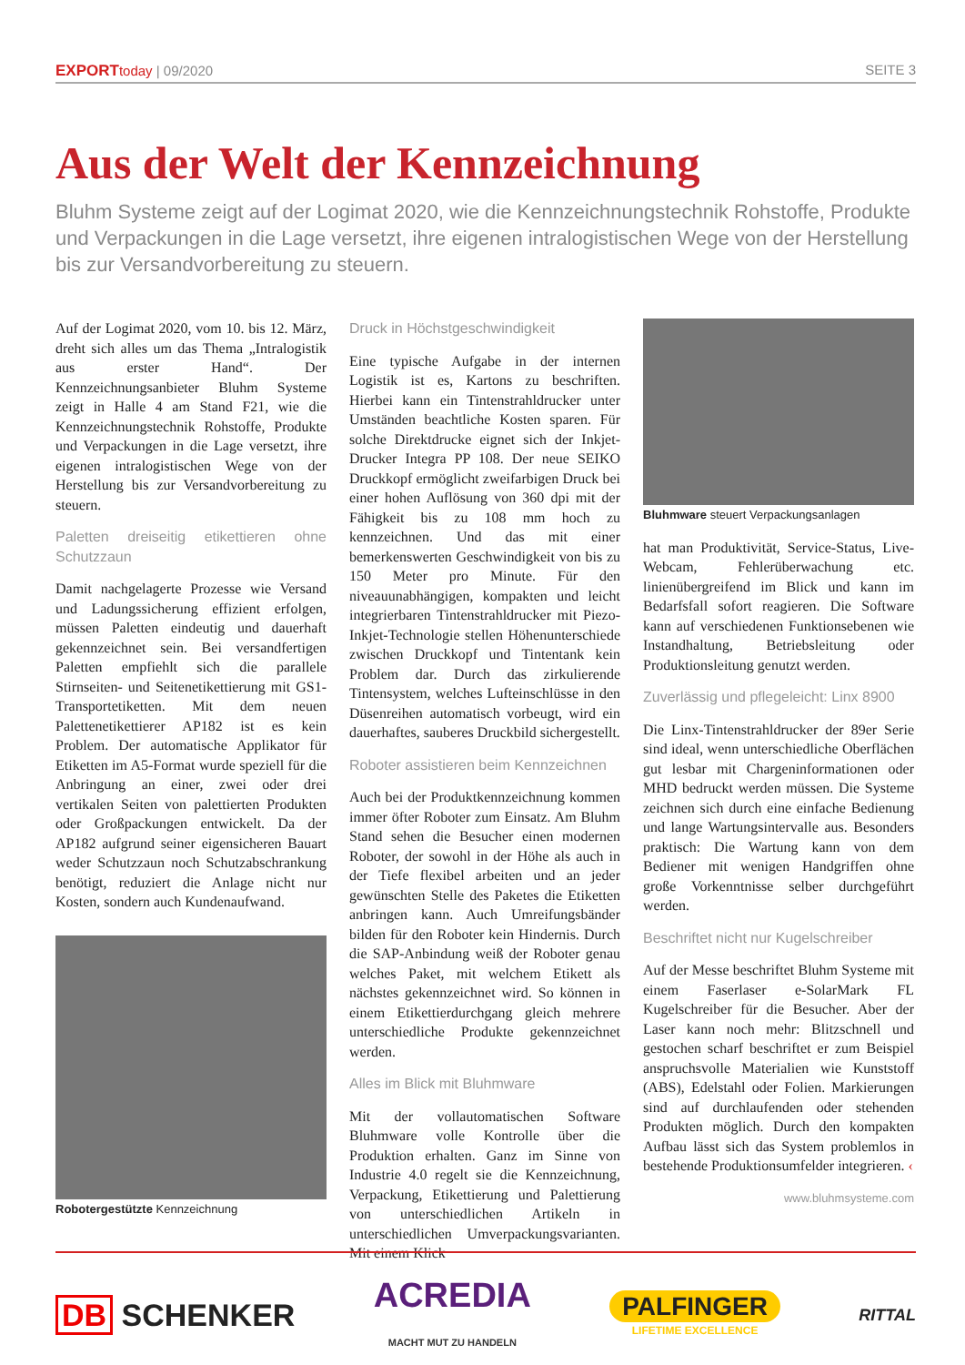EXPORT today | 09/2020 SEITE 3
Aus der Welt der Kennzeichnung
Bluhm Systeme zeigt auf der Logimat 2020, wie die Kennzeichnungstechnik Rohstoffe, Produkte und Verpackungen in die Lage versetzt, ihre eigenen intralogistischen Wege von der Herstellung bis zur Versandvorbereitung zu steuern.
Auf der Logimat 2020, vom 10. bis 12. März, dreht sich alles um das Thema „Intralogistik aus erster Hand“. Der Kennzeichnungsanbieter Bluhm Systeme zeigt in Halle 4 am Stand F21, wie die Kennzeichnungstechnik Rohstoffe, Produkte und Verpackungen in die Lage versetzt, ihre eigenen intralogistischen Wege von der Herstellung bis zur Versandvorbereitung zu steuern.
Paletten dreiseitig etikettieren ohne Schutzzaun
Damit nachgelagerte Prozesse wie Versand und Ladungssicherung effizient erfolgen, müssen Paletten eindeutig und dauerhaft gekennzeichnet sein. Bei versandfertigen Paletten empfiehlt sich die parallele Stirnseiten- und Seitenetikettierung mit GS1-Transportetiketten. Mit dem neuen Palettenetikettierer AP182 ist es kein Problem. Der automatische Applikator für Etiketten im A5-Format wurde speziell für die Anbringung an einer, zwei oder drei vertikalen Seiten von palettierten Produkten oder Großpackungen entwickelt. Da der AP182 aufgrund seiner eigensicheren Bauart weder Schutzzaun noch Schutzabschrankung benötigt, reduziert die Anlage nicht nur Kosten, sondern auch Kundenaufwand.
Robotergestützte Kennzeichnung
Druck in Höchstgeschwindigkeit
Eine typische Aufgabe in der internen Logistik ist es, Kartons zu beschriften. Hierbei kann ein Tintenstrahldrucker unter Umständen beachtliche Kosten sparen. Für solche Direktdrucke eignet sich der Inkjet-Drucker Integra PP 108. Der neue SEIKO Druckkopf ermöglicht zweifarbigen Druck bei einer hohen Auflösung von 360 dpi mit der Fähigkeit bis zu 108 mm hoch zu kennzeichnen. Und das mit einer bemerkenswerten Geschwindigkeit von bis zu 150 Meter pro Minute. Für den niveauunabhängigen, kompakten und leicht integrierbaren Tintenstrahldrucker mit Piezo-Inkjet-Technologie stellen Höhenunterschiede zwischen Druckkopf und Tintentank kein Problem dar. Durch das zirkulierende Tintensystem, welches Lufteinschlüsse in den Düsenreihen automatisch vorbeugt, wird ein dauerhaftes, sauberes Druckbild sichergestellt.
Roboter assistieren beim Kennzeichnen
Auch bei der Produktkennzeichnung kommen immer öfter Roboter zum Einsatz. Am Bluhm Stand sehen die Besucher einen modernen Roboter, der sowohl in der Höhe als auch in der Tiefe flexibel arbeiten und an jeder gewünschten Stelle des Paketes die Etiketten anbringen kann. Auch Umreifungsbänder bilden für den Roboter kein Hindernis. Durch die SAP-Anbindung weiß der Roboter genau welches Paket, mit welchem Etikett als nächstes gekennzeichnet wird. So können in einem Etikettierdurchgang gleich mehrere unterschiedliche Produkte gekennzeichnet werden.
Alles im Blick mit Bluhmware
Mit der vollautomatischen Software Bluhmware volle Kontrolle über die Produktion erhalten. Ganz im Sinne von Industrie 4.0 regelt sie die Kennzeichnung, Verpackung, Etikettierung und Palettierung von unterschiedlichen Artikeln in unterschiedlichen Umverpackungsvarianten. Mit einem Klick
Bluhmware steuert Verpackungsanlagen
hat man Produktivität, Service-Status, Live-Webcam, Fehlerüberwachung etc. linienübergreifend im Blick und kann im Bedarfsfall sofort reagieren. Die Software kann auf verschiedenen Funktionsebenen wie Instandhaltung, Betriebsleitung oder Produktionsleitung genutzt werden.
Zuverlässig und pflegeleicht: Linx 8900
Die Linx-Tintenstrahldrucker der 89er Serie sind ideal, wenn unterschiedliche Oberflächen gut lesbar mit Chargeninformationen oder MHD bedruckt werden müssen. Die Systeme zeichnen sich durch eine einfache Bedienung und lange Wartungsintervalle aus. Besonders praktisch: Die Wartung kann von dem Bediener mit wenigen Handgriffen ohne große Vorkenntnisse selber durchgeführt werden.
Beschriftet nicht nur Kugelschreiber
Auf der Messe beschriftet Bluhm Systeme mit einem Faserlaser e-SolarMark FL Kugelschreiber für die Besucher. Aber der Laser kann noch mehr: Blitzschnell und gestochen scharf beschriftet er zum Beispiel anspruchsvolle Materialien wie Kunststoff (ABS), Edelstahl oder Folien. Markierungen sind auf durchlaufenden oder stehenden Produkten möglich. Durch den kompakten Aufbau lässt sich das System problemlos in bestehende Produktionsumfelder integrieren. ‹
www.bluhmsysteme.com
DB SCHENKER ACREDIA
MACHT MUT ZU HANDELN PALFINGER
LIFETIME EXCELLENCE RITTAL